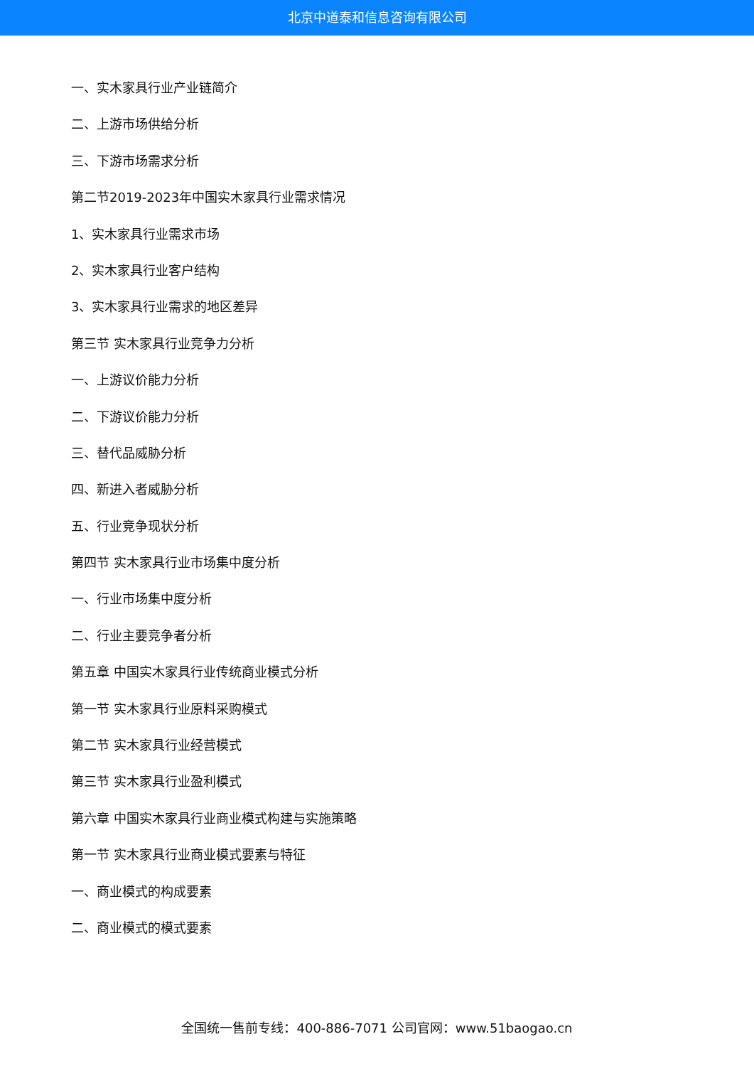北京中道泰和信息咨询有限公司
一、实木家具行业产业链简介
二、上游市场供给分析
三、下游市场需求分析
第二节2019-2023年中国实木家具行业需求情况
1、实木家具行业需求市场
2、实木家具行业客户结构
3、实木家具行业需求的地区差异
第三节 实木家具行业竞争力分析
一、上游议价能力分析
二、下游议价能力分析
三、替代品威胁分析
四、新进入者威胁分析
五、行业竞争现状分析
第四节 实木家具行业市场集中度分析
一、行业市场集中度分析
二、行业主要竞争者分析
第五章 中国实木家具行业传统商业模式分析
第一节 实木家具行业原料采购模式
第二节 实木家具行业经营模式
第三节 实木家具行业盈利模式
第六章 中国实木家具行业商业模式构建与实施策略
第一节 实木家具行业商业模式要素与特征
一、商业模式的构成要素
二、商业模式的模式要素
全国统一售前专线：400-886-7071 公司官网：www.51baogao.cn